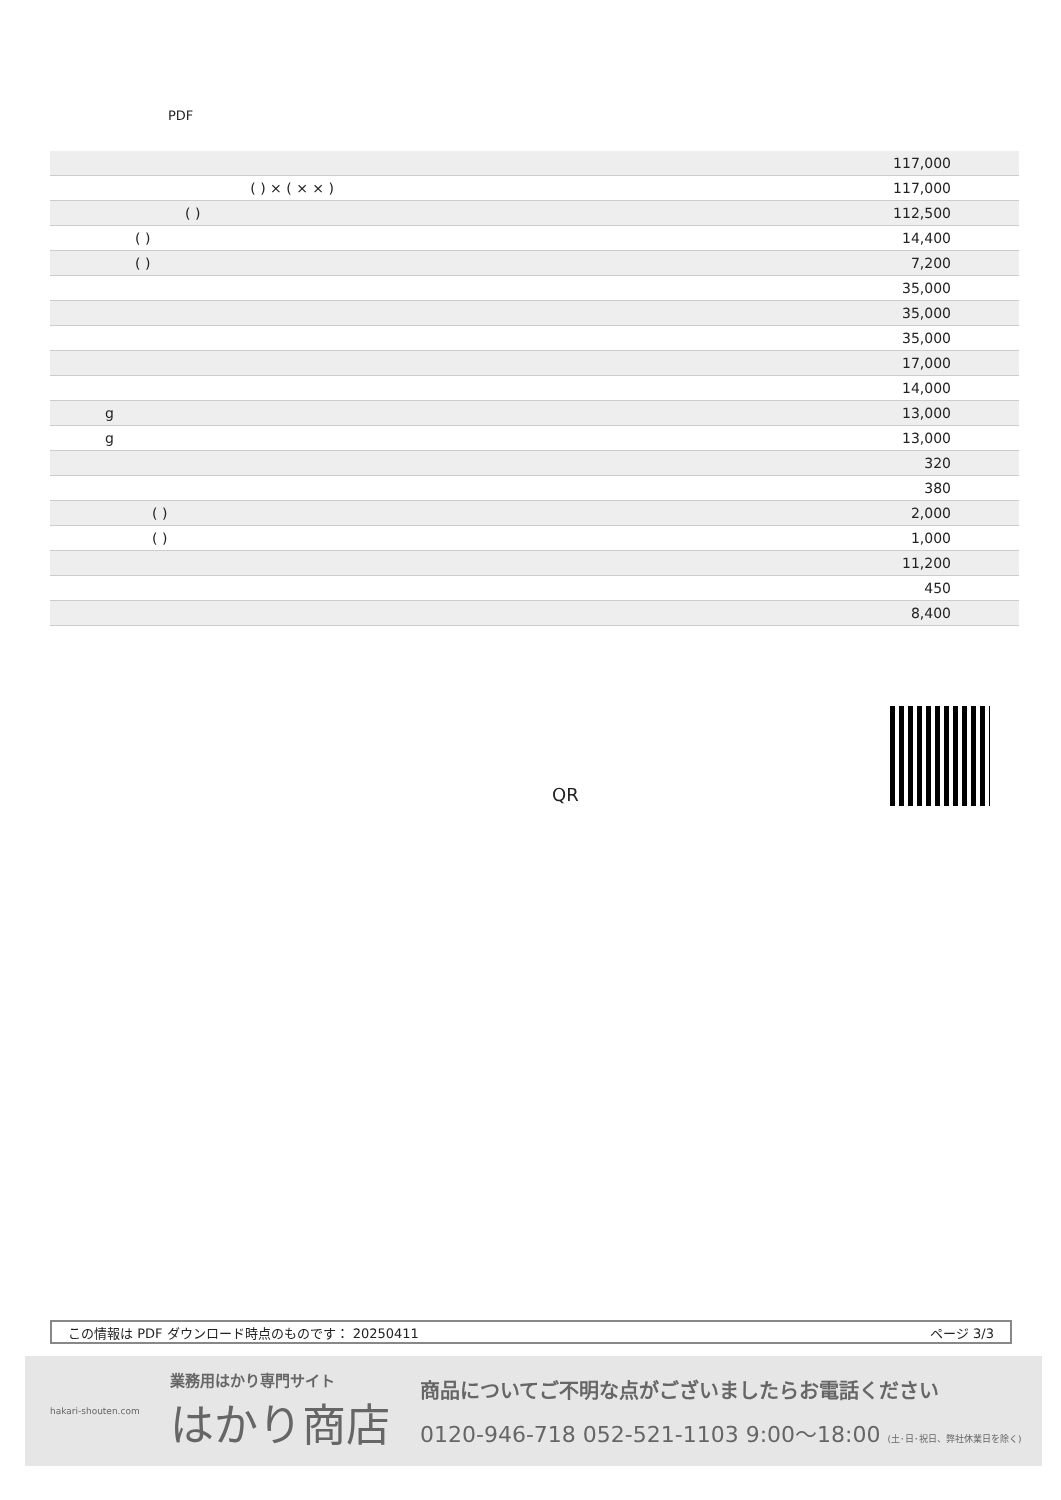PDF
| | 117,000 |
| ( ) × ( × × ) | 117,000 |
| ( ) | 112,500 |
| ( ) | 14,400 |
| ( ) | 7,200 |
| | 35,000 |
| | 35,000 |
| | 35,000 |
| | 17,000 |
| | 14,000 |
| g | 13,000 |
| g | 13,000 |
| | 320 |
| | 380 |
| ( ) | 2,000 |
| ( ) | 1,000 |
| | 11,200 |
| | 450 |
| | 8,400 |
QR
この情報は PDF ダウンロード時点のものです： 20250411 ページ 3/3
hakari-shouten.com
業務用はかり専門サイト
はかり商店
商品についてご不明な点がございましたらお電話ください
0120-946-718 052-521-1103 9:00〜18:00 (土･日･祝日、弊社休業日を除く)